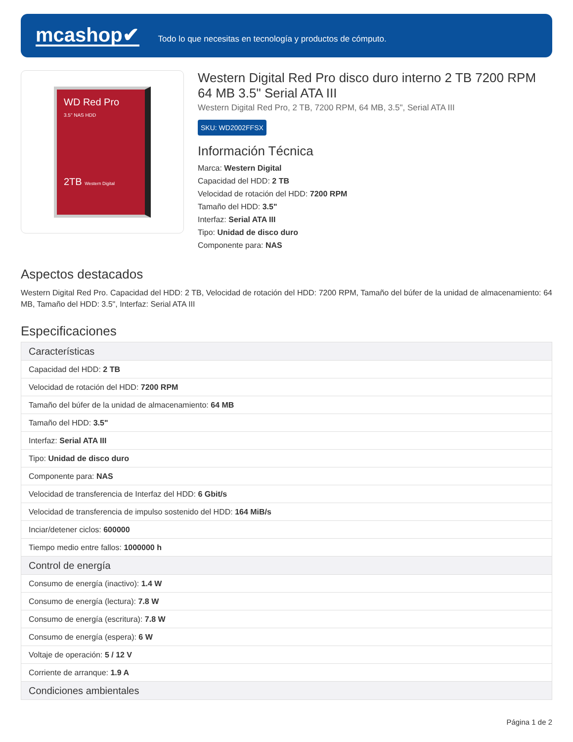mcashop✔
Todo lo que necesitas en tecnología y productos de cómputo.
WD Red Pro
3.5" NAS HDD
2TB Western Digital
Western Digital Red Pro disco duro interno 2 TB 7200 RPM 64 MB 3.5" Serial ATA III
Western Digital Red Pro, 2 TB, 7200 RPM, 64 MB, 3.5", Serial ATA III
SKU: WD2002FFSX
Información Técnica
Marca: Western Digital
Capacidad del HDD: 2 TB
Velocidad de rotación del HDD: 7200 RPM
Tamaño del HDD: 3.5"
Interfaz: Serial ATA III
Tipo: Unidad de disco duro
Componente para: NAS
Aspectos destacados
Western Digital Red Pro. Capacidad del HDD: 2 TB, Velocidad de rotación del HDD: 7200 RPM, Tamaño del búfer de la unidad de almacenamiento: 64 MB, Tamaño del HDD: 3.5", Interfaz: Serial ATA III
Especificaciones
| Características |
| --- |
| Capacidad del HDD: 2 TB |
| Velocidad de rotación del HDD: 7200 RPM |
| Tamaño del búfer de la unidad de almacenamiento: 64 MB |
| Tamaño del HDD: 3.5" |
| Interfaz: Serial ATA III |
| Tipo: Unidad de disco duro |
| Componente para: NAS |
| Velocidad de transferencia de Interfaz del HDD: 6 Gbit/s |
| Velocidad de transferencia de impulso sostenido del HDD: 164 MiB/s |
| Inciar/detener ciclos: 600000 |
| Tiempo medio entre fallos: 1000000 h |
| Control de energía |
| Consumo de energía (inactivo): 1.4 W |
| Consumo de energía (lectura): 7.8 W |
| Consumo de energía (escritura): 7.8 W |
| Consumo de energía (espera): 6 W |
| Voltaje de operación: 5 / 12 V |
| Corriente de arranque: 1.9 A |
| Condiciones ambientales |
Página 1 de 2